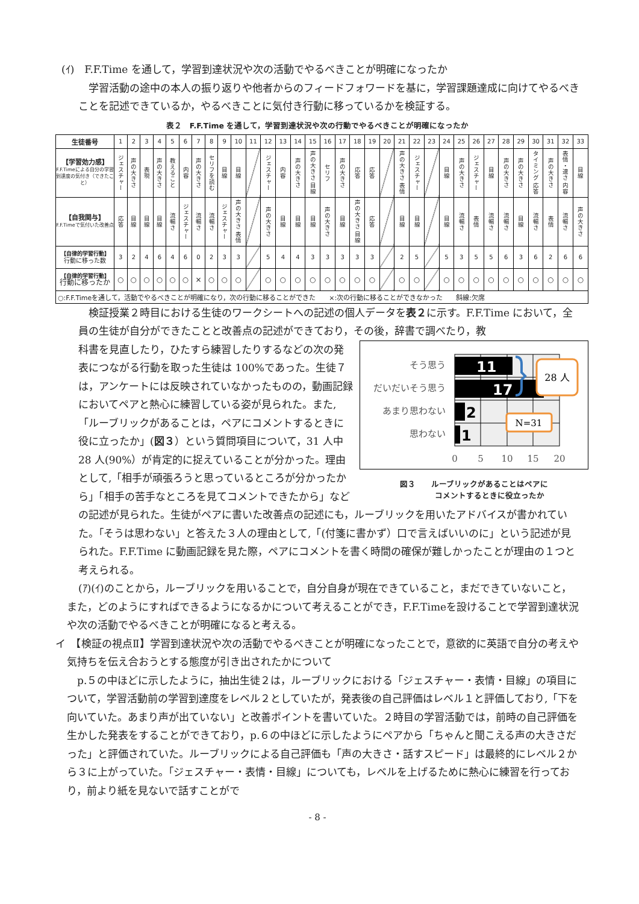(ｲ)　F.F.Time を通して，学習到達状況や次の活動でやるべきことが明確になったか
学習活動の途中の本人の振り返りや他者からのフィードフォワードを基に，学習課題達成に向けてやるべきことを記述できているか，やるべきことに気付き行動に移っているかを検証する。
表２　F.F.Time を通して，学習到達状況や次の行動でやるべきことが明確になったか
| 生徒番号 | 1 | 2 | 3 | 4 | 5 | 6 | 7 | 8 | 9 | 10 | 11 | 12 | 13 | 14 | 15 | 16 | 17 | 18 | 19 | 20 | 21 | 22 | 23 | 24 | 25 | 26 | 27 | 28 | 29 | 30 | 31 | 32 | 33 |
| 【学習効力感】 F.F.Timeによる自分の学習到達度の気付き（できたこと） | ジェスチャー | 声の大きさ | 表現 | 声の大きさ | 教えること | 内容 | 声の大きさ | セリフを読む | 目線 | 目線 | | ジェスチャー | 内容 | 声の大きさ | 声の大きさ 目線 | セリフ | 声の大きさ | 応答 | 応答 | | 声の大きさ 表情 | ジェスチャー | | 目線 | 声の大きさ | ジェスチャー | 目線 | 声の大きさ | 声の大きさ | タイミング 応答 | 声の大きさ | 表情・速さ 内容 | 目線 |
| 【自我関与】 F.F.Timeで気付いた改善点 | 応答 | 目線 | 目線 | 目線 | 流暢さ | ジェスチャー | 流暢さ | 流暢さ | ジェスチャー | 声の大きさ 表情 | | 声の大きさ | 目線 | 目線 | 目線 | 声の大きさ | 目線 | 声の大きさ 目線 | 応答 | | 目線 | 目線 | | 目線 | 流暢さ | 表情 | 流暢さ | 流暢さ | 目線 | 流暢さ | 表情 | 流暢さ | 声の大きさ |
| 【自律的学習行動】 行動に移った数 | 3 | 2 | 4 | 6 | 4 | 6 | 0 | 2 | 3 | 3 | | 5 | 4 | 4 | 3 | 3 | 3 | 3 | 3 | | 2 | 5 | | 5 | 3 | 5 | 5 | 6 | 3 | 6 | 2 | 6 | 6 |
| 【自律的学習行動】 行動に移ったか | ○ | ○ | ○ | ○ | ○ | ○ | × | ○ | ○ | ○ | | ○ | ○ | ○ | ○ | ○ | ○ | ○ | ○ | | ○ | ○ | | ○ | ○ | ○ | ○ | ○ | ○ | ○ | ○ | ○ | ○ |
| ○:F.F.Timeを通して，活動でやるべきことが明確になり，次の行動に移ることができた ×:次の行動に移ることができなかった 斜線:欠席 | | | | | | | | | | | | | | | | | | | | | | | | | | | | | | | | | |
検証授業２時目における生徒のワークシートへの記述の個人データを表２に示す。F.F.Time において，全員の生徒が自分ができたことと改善点の記述ができており，その後，辞書で調べたり，教
そう思う
だいだいそう思う
あまり思わない
思わない
11
17
2
1
28 人
N=31
0
5
10
15
20
図３　　ルーブリックがあることはペアに
　　　　コメントするときに役立ったか
科書を見直したり，ひたすら練習したりするなどの次の発表につながる行動を取った生徒は 100%であった。生徒７は，アンケートには反映されていなかったものの，動画記録においてペアと熱心に練習している姿が見られた。また,「ルーブリックがあることは，ペアにコメントするときに役に立ったか」(図３）という質問項目について，31 人中 28 人(90%）が肯定的に捉えていることが分かった。理由として,「相手が頑張ろうと思っているところが分かったから」「相手の苦手なところを見てコメントできたから」などの記述が見られた。生徒がペアに書いた改善点の記述にも，ルーブリックを用いたアドバイスが書かれていた。｢そうは思わない」と答えた３人の理由として,「(付箋に書かず）口で言えばいいのに」という記述が見られた。F.F.Time に動画記録を見た際，ペアにコメントを書く時間の確保が難しかったことが理由の１つと考えられる。
(ｱ)(ｲ)のことから，ルーブリックを用いることで，自分自身が現在できていること，まだできていないこと，また，どのようにすればできるようになるかについて考えることができ，F.F.Timeを設けることで学習到達状況や次の活動でやるべきことが明確になると考える。
イ　【検証の視点Ⅱ】学習到達状況や次の活動でやるべきことが明確になったことで，意欲的に英語で自分の考えや気持ちを伝え合おうとする態度が引き出されたかについて
p.５の中ほどに示したように，抽出生徒２は，ルーブリックにおける「ジェスチャー・表情・目線」の項目について，学習活動前の学習到達度をレベル２としていたが，発表後の自己評価はレベル１と評価しており,「下を向いていた。あまり声が出ていない」と改善ポイントを書いていた。２時目の学習活動では，前時の自己評価を生かした発表をすることができており，p.６の中ほどに示したようにペアから「ちゃんと聞こえる声の大きさだった」と評価されていた。ルーブリックによる自己評価も「声の大きさ・話すスピード」は最終的にレベル２から３に上がっていた。｢ジェスチャー・表情・目線」についても，レベルを上げるために熱心に練習を行っており，前より紙を見ないで話すことがで
- 8 -